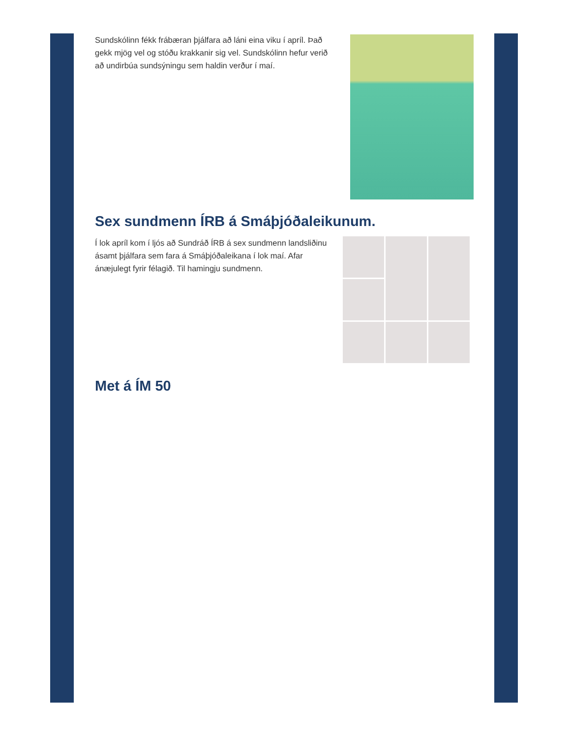Sundskólinn fékk frábæran þjálfara að láni eina viku í apríl. Það gekk mjög vel og stóðu krakkanir sig vel. Sundskólinn hefur verið að undirbúa sundsýningu sem haldin verður í maí.
Sex sundmenn ÍRB á Smáþjóðaleikunum.
Í lok apríl kom í ljós að Sundráð ÍRB á sex sundmenn landsliðinu ásamt þjálfara sem fara á Smáþjóðaleikana í lok maí. Afar ánæjulegt fyrir félagið. Til hamingju sundmenn.
Met á ÍM 50